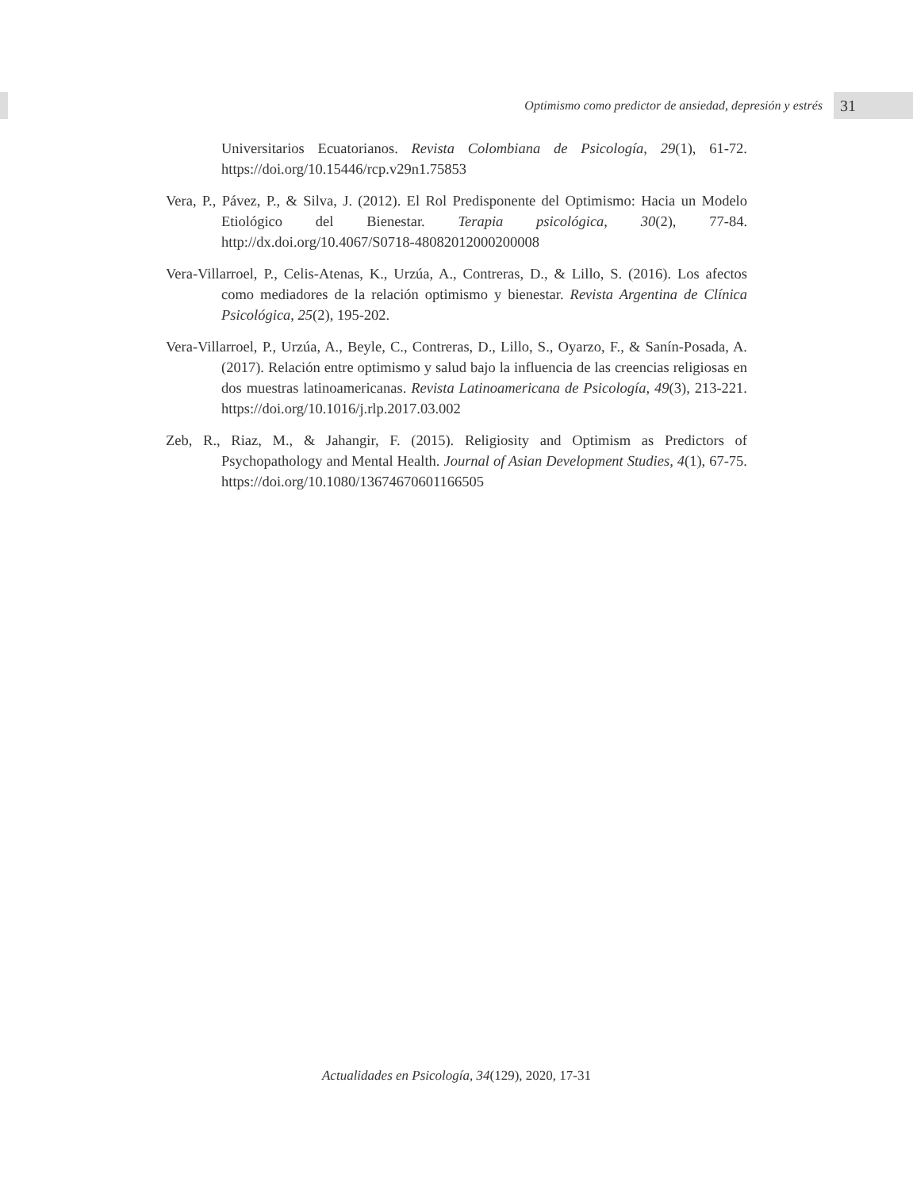Optimismo como predictor de ansiedad, depresión y estrés
31
Universitarios Ecuatorianos. Revista Colombiana de Psicología, 29(1), 61-72. https://doi.org/10.15446/rcp.v29n1.75853
Vera, P., Pávez, P., & Silva, J. (2012). El Rol Predisponente del Optimismo: Hacia un Modelo Etiológico del Bienestar. Terapia psicológica, 30(2), 77-84. http://dx.doi.org/10.4067/S0718-48082012000200008
Vera-Villarroel, P., Celis-Atenas, K., Urzúa, A., Contreras, D., & Lillo, S. (2016). Los afectos como mediadores de la relación optimismo y bienestar. Revista Argentina de Clínica Psicológica, 25(2), 195-202.
Vera-Villarroel, P., Urzúa, A., Beyle, C., Contreras, D., Lillo, S., Oyarzo, F., & Sanín-Posada, A. (2017). Relación entre optimismo y salud bajo la influencia de las creencias religiosas en dos muestras latinoamericanas. Revista Latinoamericana de Psicología, 49(3), 213-221. https://doi.org/10.1016/j.rlp.2017.03.002
Zeb, R., Riaz, M., & Jahangir, F. (2015). Religiosity and Optimism as Predictors of Psychopathology and Mental Health. Journal of Asian Development Studies, 4(1), 67-75. https://doi.org/10.1080/13674670601166505
Actualidades en Psicología, 34(129), 2020, 17-31